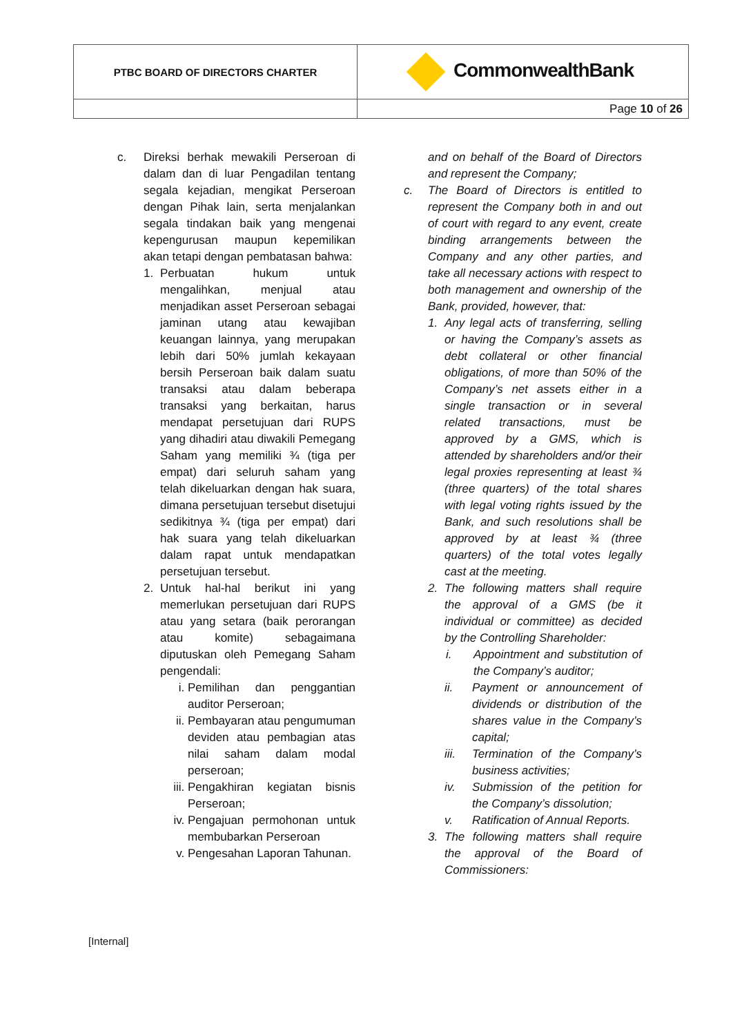| PTBC BOARD OF DIRECTORS CHARTER | CommonwealthBank |
| | Page 10 of 26 |
c. Direksi berhak mewakili Perseroan di dalam dan di luar Pengadilan tentang segala kejadian, mengikat Perseroan dengan Pihak lain, serta menjalankan segala tindakan baik yang mengenai kepengurusan maupun kepemilikan akan tetapi dengan pembatasan bahwa:
1. Perbuatan hukum untuk mengalihkan, menjual atau menjadikan asset Perseroan sebagai jaminan utang atau kewajiban keuangan lainnya, yang merupakan lebih dari 50% jumlah kekayaan bersih Perseroan baik dalam suatu transaksi atau dalam beberapa transaksi yang berkaitan, harus mendapat persetujuan dari RUPS yang dihadiri atau diwakili Pemegang Saham yang memiliki ¾ (tiga per empat) dari seluruh saham yang telah dikeluarkan dengan hak suara, dimana persetujuan tersebut disetujui sedikitnya ¾ (tiga per empat) dari hak suara yang telah dikeluarkan dalam rapat untuk mendapatkan persetujuan tersebut.
2. Untuk hal-hal berikut ini yang memerlukan persetujuan dari RUPS atau yang setara (baik perorangan atau komite) sebagaimana diputuskan oleh Pemegang Saham pengendali:
i. Pemilihan dan penggantian auditor Perseroan;
ii. Pembayaran atau pengumuman deviden atau pembagian atas nilai saham dalam modal perseroan;
iii.
Pengakhiran kegiatan bisnis Perseroan;
iv. Pengajuan permohonan untuk membubarkan Perseroan
v. Pengesahan Laporan Tahunan.
and on behalf of the Board of Directors and represent the Company;
c. The Board of Directors is entitled to represent the Company both in and out of court with regard to any event, create binding arrangements between the Company and any other parties, and take all necessary actions with respect to both management and ownership of the Bank, provided, however, that:
1. Any legal acts of transferring, selling or having the Company’s assets as debt collateral or other financial obligations, of more than 50% of the Company’s net assets either in a single transaction or in several related transactions, must be approved by a GMS, which is attended by shareholders and/or their legal proxies representing at least ¾ (three quarters) of the total shares with legal voting rights issued by the Bank, and such resolutions shall be approved by at least ¾ (three quarters) of the total votes legally cast at the meeting.
2. The following matters shall require the approval of a GMS (be it individual or committee) as decided by the Controlling Shareholder:
i. Appointment and substitution of the Company’s auditor;
ii. Payment or announcement of dividends or distribution of the shares value in the Company’s capital;
iii.
Termination of the Company’s business activities;
iv. Submission of the petition for the Company’s dissolution;
v. Ratification of Annual Reports.
3. The following matters shall require the approval of the Board of Commissioners:
[Internal]